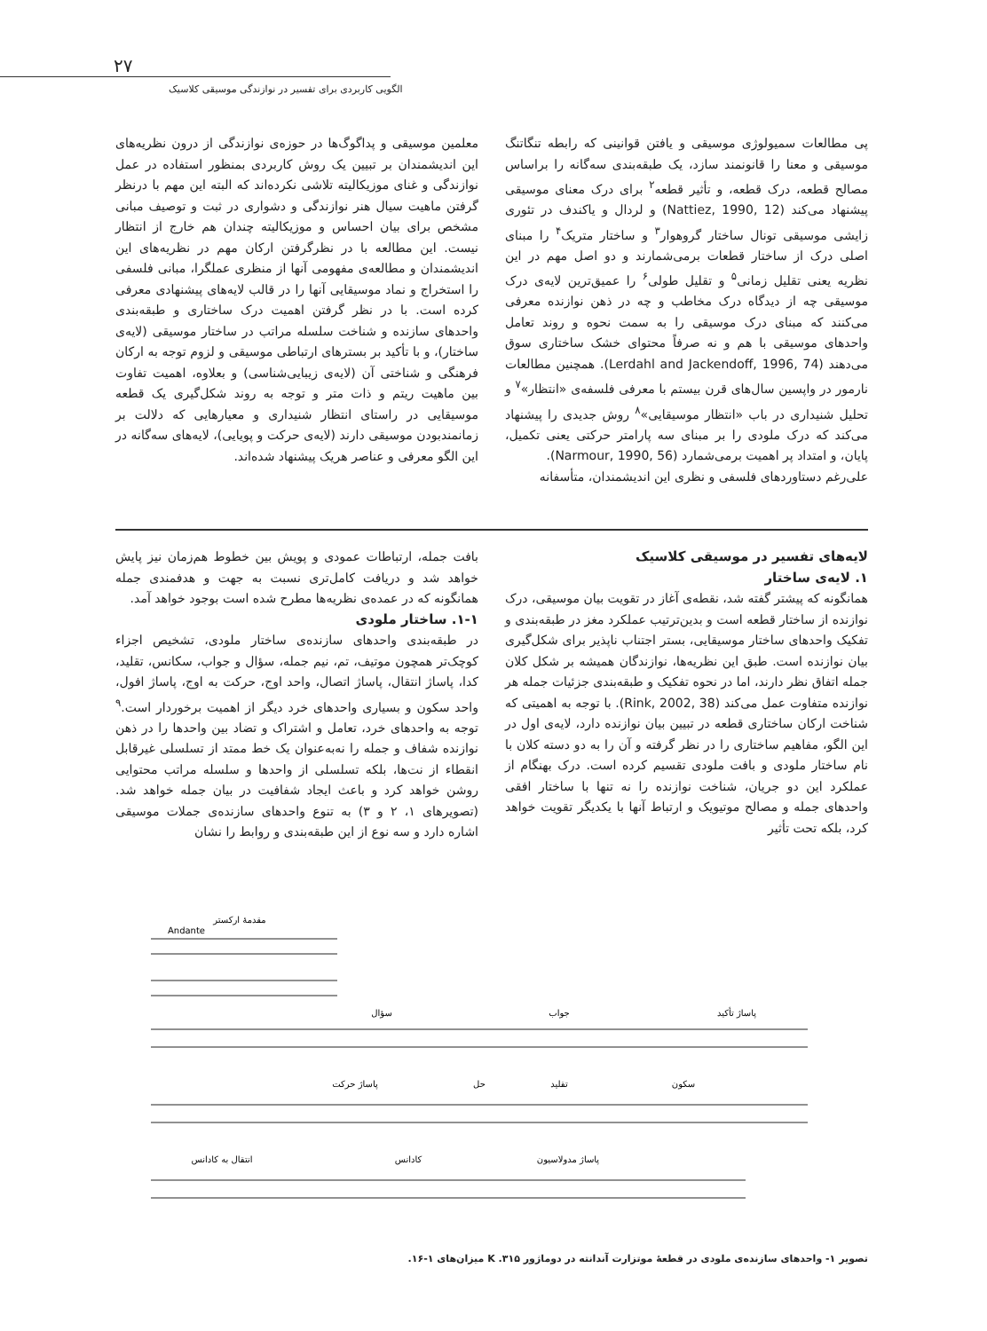۲۷
الگویی کاربردی برای تفسیر در نوازندگی موسیقی کلاسیک
پی مطالعات سمیولوژی موسیقی و یافتن قوانینی که رابطه تنگاتنگ موسیقی و معنا را قانونمند سازد، یک طبقه‌بندی سه‌گانه را براساس مصالح قطعه، درک قطعه، و تأثیر قطعه<sup>۲</sup> برای درک معنای موسیقی پیشنهاد می‌کند (Nattiez, 1990, 12) و لردال و یاکندف در تئوری زایشی موسیقی تونال ساختار گروهوار<sup>۳</sup> و ساختار متریک<sup>۴</sup> را مبنای اصلی درک از ساختار قطعات برمی‌شمارند و دو اصل مهم در این نظریه یعنی تقلیل زمانی<sup>۵</sup> و تقلیل طولی<sup>۶</sup> را عمیق‌ترین لایه‌ی درک موسیقی چه از دیدگاه درک مخاطب و چه در ذهن نوازنده معرفی می‌کنند که مبنای درک موسیقی را به سمت نحوه و روند تعامل واحدهای موسیقی با هم و نه صرفاً محتوای خشک ساختاری سوق می‌دهند (Lerdahl and Jackendoff, 1996, 74). همچنین مطالعات نارمور در واپسین سال‌های قرن بیستم با معرفی فلسفه‌ی «انتظار»<sup>۷</sup> و تحلیل شنیداری در باب «انتظار موسیقایی»<sup>۸</sup> روش جدیدی را پیشنهاد می‌کند که درک ملودی را بر مبنای سه پارامتر حرکتی یعنی تکمیل، پایان، و امتداد پر اهمیت برمی‌شمارد (Narmour, 1990, 56).
علی‌رغم دستاوردهای فلسفی و نظری این اندیشمندان، متأسفانه
معلمین موسیقی و پداگوگ‌ها در حوزه‌ی نوازندگی از درون نظریه‌های این اندیشمندان بر تبیین یک روش کاربردی بمنظور استفاده در عمل نوازندگی و غنای موزیکالیته تلاشی نکرده‌اند که البته این مهم با درنظر گرفتن ماهیت سیال هنر نوازندگی و دشواری در ثبت و توصیف مبانی مشخص برای بیان احساس و موزیکالیته چندان هم خارج از انتظار نیست. این مطالعه با در نظرگرفتن ارکان مهم در نظریه‌های این اندیشمندان و مطالعه‌ی مفهومی آنها از منظری عملگرا، مبانی فلسفی را استخراج و نماد موسیقایی آنها را در قالب لایه‌های پیشنهادی معرفی کرده است. با در نظر گرفتن اهمیت درک ساختاری و طبقه‌بندی واحدهای سازنده و شناخت سلسله مراتب در ساختار موسیقی (لایه‌ی ساختار)، و با تأکید بر بسترهای ارتباطی موسیقی و لزوم توجه به ارکان فرهنگی و شناختی آن (لایه‌ی زیبایی‌شناسی) و بعلاوه، اهمیت تفاوت بین ماهیت ریتم و ذات متر و توجه به روند شکل‌گیری یک قطعه موسیقایی در راستای انتظار شنیداری و معیارهایی که دلالت بر زمانمندبودن موسیقی دارند (لایه‌ی حرکت و پویایی)، لایه‌های سه‌گانه در این الگو معرفی و عناصر هریک پیشنهاد شده‌اند.
لایه‌های تفسیر در موسیقی کلاسیک
۱. لایه‌ی ساختار
همانگونه که پیشتر گفته شد، نقطه‌ی آغاز در تقویت بیان موسیقی، درک نوازنده از ساختار قطعه است و بدین‌ترتیب عملکرد مغز در طبقه‌بندی و تفکیک واحدهای ساختار موسیقایی، بستر اجتناب ناپذیر برای شکل‌گیری بیان نوازنده است. طبق این نظریه‌ها، نوازندگان همیشه بر شکل کلان جمله اتفاق نظر دارند، اما در نحوه تفکیک و طبقه‌بندی جزئیات جمله هر نوازنده متفاوت عمل می‌کند (Rink, 2002, 38). با توجه به اهمیتی که شناخت ارکان ساختاری قطعه در تبیین بیان نوازنده دارد، لایه‌ی اول در این الگو، مفاهیم ساختاری را در نظر گرفته و آن را به دو دسته کلان با نام ساختار ملودی و بافت ملودی تقسیم کرده است. درک بهنگام از عملکرد این دو جریان، شناخت نوازنده را نه تنها با ساختار افقی واحدهای جمله و مصالح موتیویک و ارتباط آنها با یکدیگر تقویت خواهد کرد، بلکه تحت تأثیر
بافت جمله، ارتباطات عمودی و پویش بین خطوط هم‌زمان نیز پایش خواهد شد و دریافت کامل‌تری نسبت به جهت و هدفمندی جمله همانگونه که در عمده‌ی نظریه‌ها مطرح شده است بوجود خواهد آمد.
۱-۱. ساختار ملودی
در طبقه‌بندی واحدهای سازنده‌ی ساختار ملودی، تشخیص اجزاء کوچک‌تر همچون موتیف، تم، نیم جمله، سؤال و جواب، سکانس، تقلید، کدا، پاساژ انتقال، پاساژ اتصال، واحد اوج، حرکت به اوج، پاساژ افول، واحد سکون و بسیاری واحدهای خرد دیگر از اهمیت برخوردار است.<sup>۹</sup> توجه به واحدهای خرد، تعامل و اشتراک و تضاد بین واحدها را در ذهن نوازنده شفاف و جمله را نه‌به‌عنوان یک خط ممتد از تسلسلی غیرقابل انقطاء از نت‌ها، بلکه تسلسلی از واحدها و سلسله مراتب محتوایی روشن خواهد کرد و باعث ایجاد شفافیت در بیان جمله خواهد شد. (تصویرهای ۱، ۲ و ۳) به تنوع واحدهای سازنده‌ی جملات موسیقی اشاره دارد و سه نوع از این طبقه‌بندی و روابط را نشان
مقدمهٔ ارکستر
سؤال
جواب
پاساژ تأکید
پاساژ حرکت
حل
تقلید
سکون
انتقال به کادانس
کادانس
پاساژ مدولاسیون
Andante
تصویر ۱- واحدهای سازنده‌ی ملودی در قطعهٔ موتزارت آندانته در دوماژور K .۳۱۵ میزان‌های ۱-۱۶.